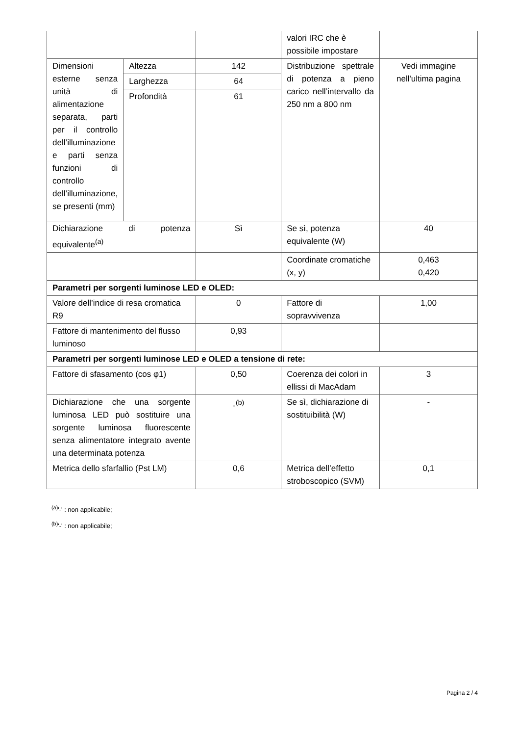| | | | valori IRC che è possibile impostare | |
| Dimensioni esterne senza unità di alimentazione separata, parti per il controllo dell’illuminazione e parti senza funzioni di controllo dell’illuminazione, se presenti (mm) | Altezza | 142 | Distribuzione spettrale di potenza a pieno carico nell’intervallo da 250 nm a 800 nm | Vedi immagine nell'ultima pagina |
| | Larghezza | 64 | | |
| | Profondità | 61 | | |
| Dichiarazione di potenza equivalente<sup>(a)</sup> | | Sì | Se sì, potenza equivalente (W) | 40 |
| | | | Coordinate cromatiche (x, y) | 0,463 0,420 |
| Parametri per sorgenti luminose LED e OLED: | | | | |
| Valore dell’indice di resa cromatica R9 | | 0 | Fattore di sopravvivenza | 1,00 |
| Fattore di mantenimento del flusso luminoso | | 0,93 | | |
| Parametri per sorgenti luminose LED e OLED a tensione di rete: | | | | |
| Fattore di sfasamento (cos φ1) | | 0,50 | Coerenza dei colori in ellissi di MacAdam | 3 |
| Dichiarazione che una sorgente luminosa LED può sostituire una sorgente luminosa fluorescente senza alimentatore integrato avente una determinata potenza | | -<sup>(b)</sup> | Se sì, dichiarazione di sostituibilità (W) | - |
| Metrica dello sfarfallio (Pst LM) | | 0,6 | Metrica dell’effetto stroboscopico (SVM) | 0,1 |
<sup>(a)</sup> '-' : non applicabile;
<sup>(b)</sup> '-' : non applicabile;
Pagina 2 / 4